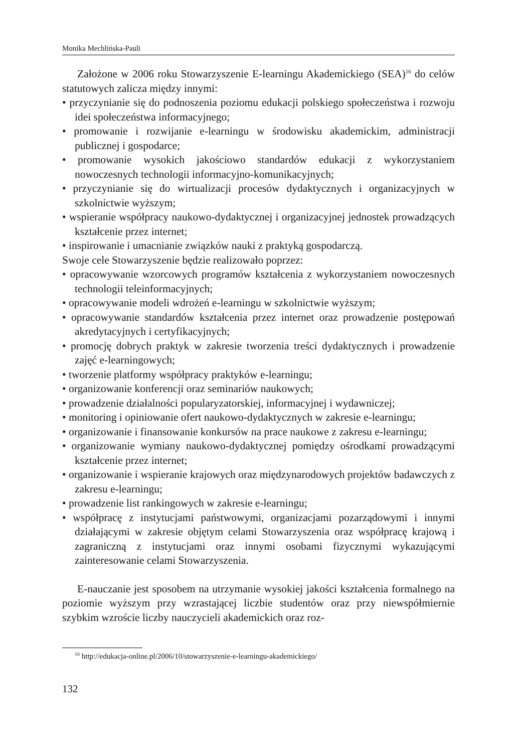Monika Mechlińska-Pauli
Założone w 2006 roku Stowarzyszenie E-learningu Akademickiego (SEA)<sup>16</sup> do celów statutowych zalicza między innymi:
• przyczynianie się do podnoszenia poziomu edukacji polskiego społeczeństwa i rozwoju idei społeczeństwa informacyjnego;
• promowanie i rozwijanie e-learningu w środowisku akademickim, administracji publicznej i gospodarce;
• promowanie wysokich jakościowo standardów edukacji z wykorzystaniem nowoczesnych technologii informacyjno-komunikacyjnych;
• przyczynianie się do wirtualizacji procesów dydaktycznych i organizacyjnych w szkolnictwie wyższym;
• wspieranie współpracy naukowo-dydaktycznej i organizacyjnej jednostek prowadzących kształcenie przez internet;
• inspirowanie i umacnianie związków nauki z praktyką gospodarczą.
Swoje cele Stowarzyszenie będzie realizowało poprzez:
• opracowywanie wzorcowych programów kształcenia z wykorzystaniem nowoczesnych technologii teleinformacyjnych;
• opracowywanie modeli wdrożeń e-learningu w szkolnictwie wyższym;
• opracowywanie standardów kształcenia przez internet oraz prowadzenie postępowań akredytacyjnych i certyfikacyjnych;
• promocję dobrych praktyk w zakresie tworzenia treści dydaktycznych i prowadzenie zajęć e-learningowych;
• tworzenie platformy współpracy praktyków e-learningu;
• organizowanie konferencji oraz seminariów naukowych;
• prowadzenie działalności popularyzatorskiej, informacyjnej i wydawniczej;
• monitoring i opiniowanie ofert naukowo-dydaktycznych w zakresie e-learningu;
• organizowanie i finansowanie konkursów na prace naukowe z zakresu e-learningu;
• organizowanie wymiany naukowo-dydaktycznej pomiędzy ośrodkami prowadzącymi kształcenie przez internet;
• organizowanie i wspieranie krajowych oraz międzynarodowych projektów badawczych z zakresu e-learningu;
• prowadzenie list rankingowych w zakresie e-learningu;
• współpracę z instytucjami państwowymi, organizacjami pozarządowymi i innymi działającymi w zakresie objętym celami Stowarzyszenia oraz współpracę krajową i zagraniczną z instytucjami oraz innymi osobami fizycznymi wykazującymi zainteresowanie celami Stowarzyszenia.
E-nauczanie jest sposobem na utrzymanie wysokiej jakości kształcenia formalnego na poziomie wyższym przy wzrastającej liczbie studentów oraz przy niewspółmiernie szybkim wzroście liczby nauczycieli akademickich oraz roz-
<sup>16</sup> http://edukacja-online.pl/2006/10/stowarzyszenie-e-learningu-akademickiego/
132